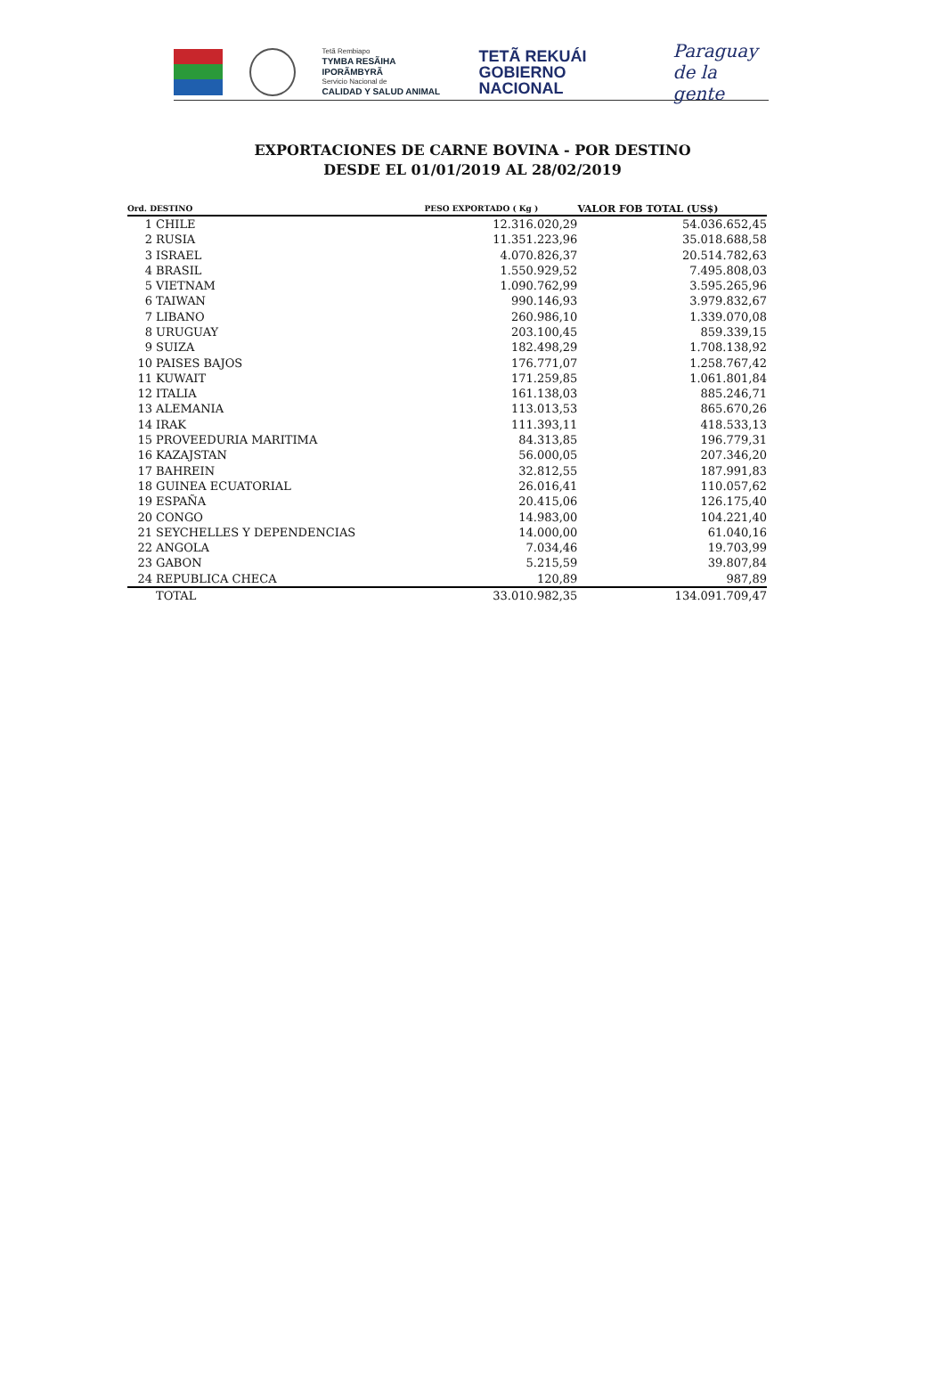Tetã Rembiapo
TYMBA RESÃIHA IPORÃMBYRÃ
Servicio Nacional de
CALIDAD Y SALUD ANIMAL
TETÃ REKUÁI
GOBIERNO NACIONAL
Paraguay
de la gente
EXPORTACIONES DE CARNE BOVINA - POR DESTINO
DESDE EL 01/01/2019 AL 28/02/2019
| Ord. DESTINO | | PESO EXPORTADO ( Kg ) | VALOR FOB TOTAL (US$) |
| --- | --- | --- | --- |
| 1 | CHILE | 12.316.020,29 | 54.036.652,45 |
| 2 | RUSIA | 11.351.223,96 | 35.018.688,58 |
| 3 | ISRAEL | 4.070.826,37 | 20.514.782,63 |
| 4 | BRASIL | 1.550.929,52 | 7.495.808,03 |
| 5 | VIETNAM | 1.090.762,99 | 3.595.265,96 |
| 6 | TAIWAN | 990.146,93 | 3.979.832,67 |
| 7 | LIBANO | 260.986,10 | 1.339.070,08 |
| 8 | URUGUAY | 203.100,45 | 859.339,15 |
| 9 | SUIZA | 182.498,29 | 1.708.138,92 |
| 10 | PAISES BAJOS | 176.771,07 | 1.258.767,42 |
| 11 | KUWAIT | 171.259,85 | 1.061.801,84 |
| 12 | ITALIA | 161.138,03 | 885.246,71 |
| 13 | ALEMANIA | 113.013,53 | 865.670,26 |
| 14 | IRAK | 111.393,11 | 418.533,13 |
| 15 | PROVEEDURIA MARITIMA | 84.313,85 | 196.779,31 |
| 16 | KAZAJSTAN | 56.000,05 | 207.346,20 |
| 17 | BAHREIN | 32.812,55 | 187.991,83 |
| 18 | GUINEA ECUATORIAL | 26.016,41 | 110.057,62 |
| 19 | ESPAÑA | 20.415,06 | 126.175,40 |
| 20 | CONGO | 14.983,00 | 104.221,40 |
| 21 | SEYCHELLES Y DEPENDENCIAS | 14.000,00 | 61.040,16 |
| 22 | ANGOLA | 7.034,46 | 19.703,99 |
| 23 | GABON | 5.215,59 | 39.807,84 |
| 24 | REPUBLICA CHECA | 120,89 | 987,89 |
| | TOTAL | 33.010.982,35 | 134.091.709,47 |